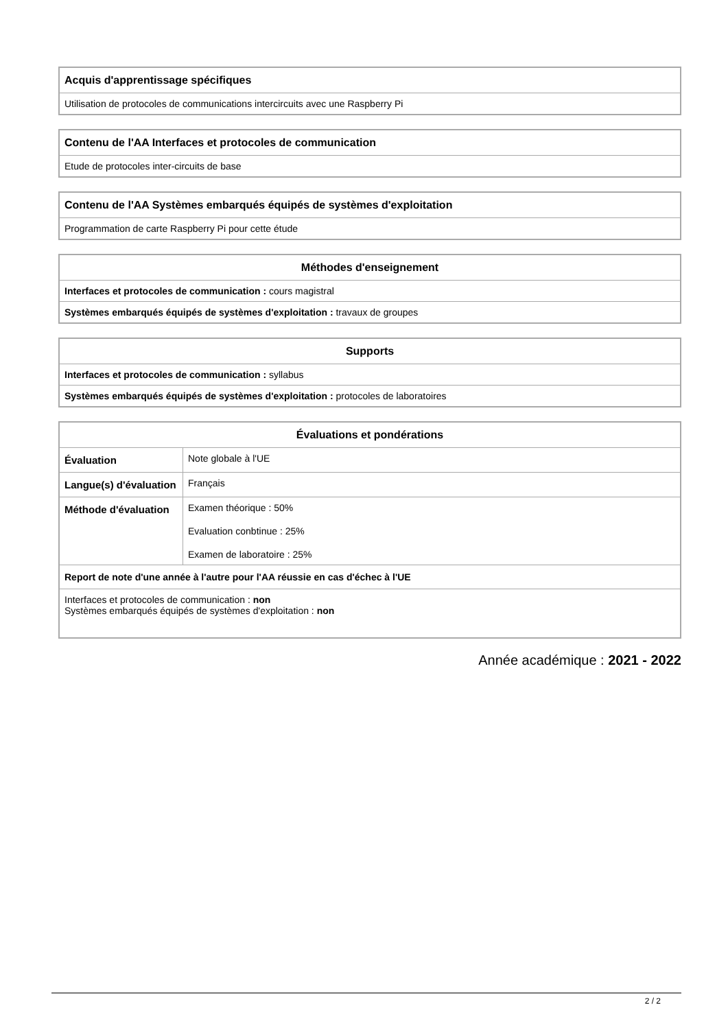| Acquis d'apprentissage spécifiques |
| --- |
| Utilisation de protocoles de communications intercircuits avec une Raspberry Pi |
| Contenu de l'AA Interfaces et protocoles de communication |
| --- |
| Etude de protocoles inter-circuits de base |
| Contenu de l'AA Systèmes embarqués équipés de systèmes d'exploitation |
| --- |
| Programmation de carte Raspberry Pi pour cette étude |
| Méthodes d'enseignement |
| --- |
| Interfaces et protocoles de communication : cours magistral |
| Systèmes embarqués équipés de systèmes d'exploitation : travaux de groupes |
| Supports |
| --- |
| Interfaces et protocoles de communication : syllabus |
| Systèmes embarqués équipés de systèmes d'exploitation : protocoles de laboratoires |
| Évaluations et pondérations | |
| --- | --- |
| Évaluation | Note globale à l'UE |
| Langue(s) d'évaluation | Français |
| Méthode d'évaluation | Examen théorique : 50% Evaluation conbtinue : 25% Examen de laboratoire : 25% |
| Report de note d'une année à l'autre pour l'AA réussie en cas d'échec à l'UE | |
| Interfaces et protocoles de communication : non Systèmes embarqués équipés de systèmes d'exploitation : non | |
Année académique : 2021 - 2022
2 / 2